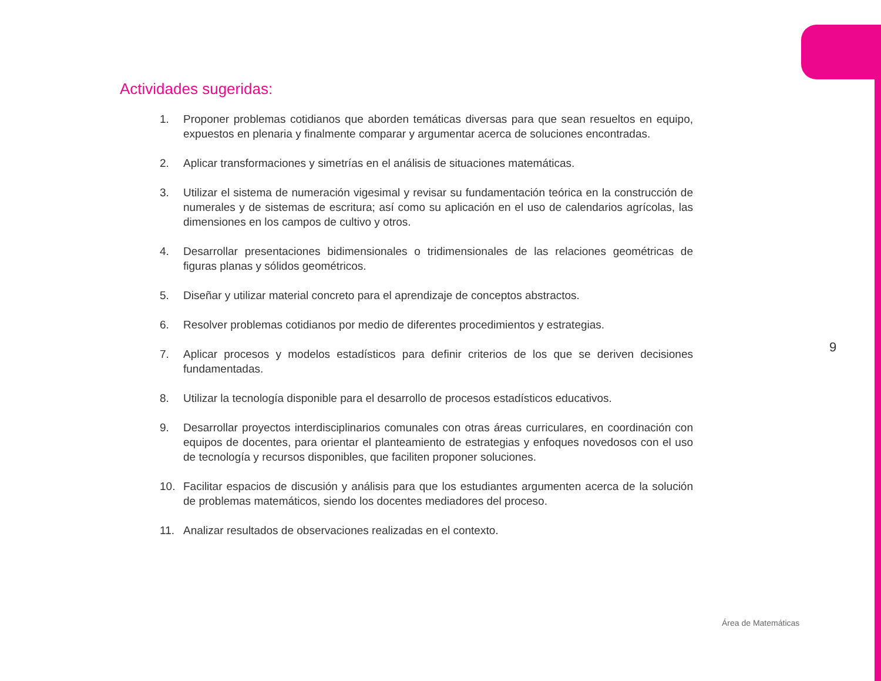Actividades sugeridas:
1. Proponer problemas cotidianos que aborden temáticas diversas para que sean resueltos en equipo, expuestos en plenaria y finalmente comparar y argumentar acerca de soluciones encontradas.
2. Aplicar transformaciones y simetrías en el análisis de situaciones matemáticas.
3. Utilizar el sistema de numeración vigesimal y revisar su fundamentación teórica en la construcción de numerales y de sistemas de escritura; así como su aplicación en el uso de calendarios agrícolas, las dimensiones en los campos de cultivo y otros.
4. Desarrollar presentaciones bidimensionales o tridimensionales de las relaciones geométricas de figuras planas y sólidos geométricos.
5. Diseñar y utilizar material concreto para el aprendizaje de conceptos abstractos.
6. Resolver problemas cotidianos por medio de diferentes procedimientos y estrategias.
7. Aplicar procesos y modelos estadísticos para definir criterios de los que se deriven decisiones fundamentadas.
8. Utilizar la tecnología disponible para el desarrollo de procesos estadísticos educativos.
9. Desarrollar proyectos interdisciplinarios comunales con otras áreas curriculares, en coordinación con equipos de docentes, para orientar el planteamiento de estrategias y enfoques novedosos con el uso de tecnología y recursos disponibles, que faciliten proponer soluciones.
10. Facilitar espacios de discusión y análisis para que los estudiantes argumenten acerca de la solución de problemas matemáticos, siendo los docentes mediadores del proceso.
11. Analizar resultados de observaciones realizadas en el contexto.
9
Área de Matemáticas